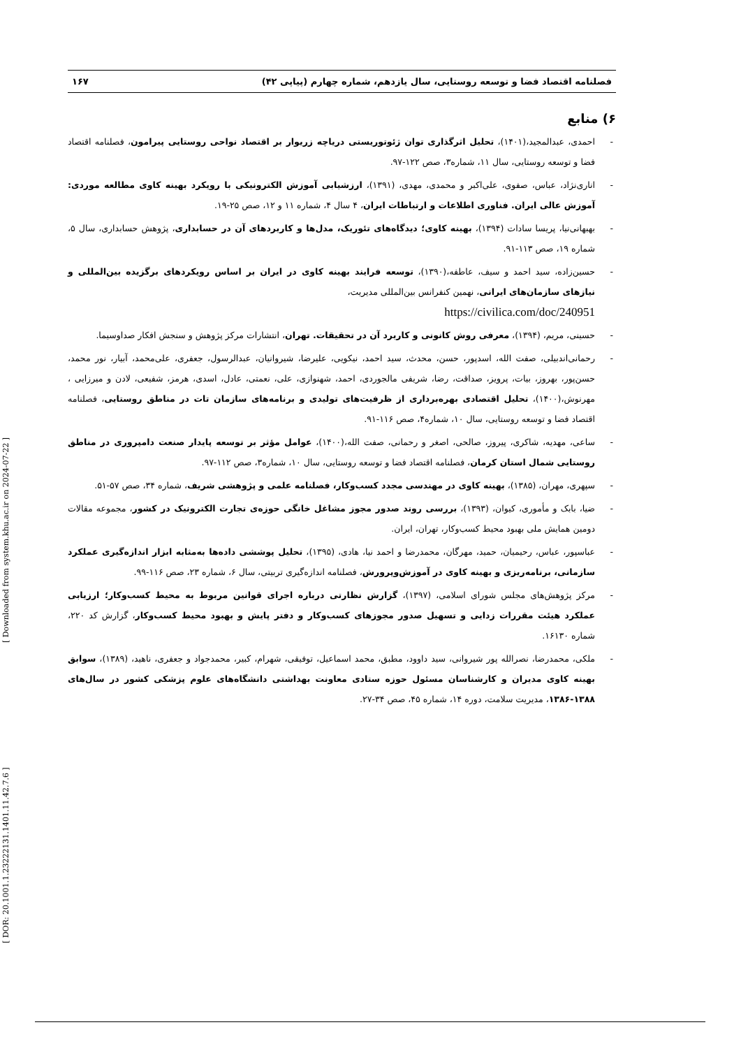[ Downloaded from system.khu.ac.ir on 2024-07-22 ]
[ DOR: 20.1001.1.23222131.1401.11.42.7.6 ]
فصلنامه اقتصاد فضا و توسعه روستایی، سال یازدهم، شماره چهارم (پیاپی ۴۲) ۱۶۷
۶) منابع
- احمدی، عبدالمجید،(۱۴۰۱)، تحلیل اثرگذاری توان ژئوتوریستی دریاچه زریوار بر اقتصاد نواحی روستایی پیرامون، فصلنامه اقتصاد فضا و توسعه روستایی، سال ۱۱، شماره۳، صص ۱۲۲-۹۷.
- اناری‌نژاد، عباس، صفوی، علی‌اکبر و محمدی، مهدی، (۱۳۹۱)، ارزشیابی آموزش الکترونیکی با رویکرد بهینه کاوی مطالعه موردی: آموزش عالی ایران. فناوری اطلاعات و ارتباطات ایران، ۴ سال ۴، شماره ۱۱ و ۱۲، صص ۲۵-۱۹.
- بهبهانی‌نیا، پریسا سادات (۱۳۹۴)، بهینه کاوی؛ دیدگاه‌های تئوریک، مدل‌ها و کاربردهای آن در حسابداری، پژوهش حسابداری، سال ۵، شماره ۱۹، صص ۱۱۳-۹۱.
- حسین‌زاده، سید احمد و سیف، عاطفه،(۱۳۹۰)، توسعه فرایند بهینه کاوی در ایران بر اساس رویکردهای برگزیده بین‌المللی و نیازهای سازمان‌های ایرانی، نهمین کنفرانس بین‌المللی مدیریت،
https://civilica.com/doc/240951
- حسینی، مریم، (۱۳۹۴)، معرفی روش کانونی و کاربرد آن در تحقیقات. تهران، انتشارات مرکز پژوهش و سنجش افکار صداوسیما.
- رحمانی‌اندبیلی، صفت الله، اسدپور، حسن، محدث، سید احمد، نیکویی، علیرضا، شیروانیان، عبدالرسول، جعفری، علی‌محمد، آبیار، نور محمد، حسن‌پور، بهروز، بیات، پرویز، صداقت، رضا، شریفی مالجوردی، احمد، شهنوازی، علی، نعمتی، عادل، اسدی، هرمز، شفیعی، لادن و میرزایی ، مهرنوش،(۱۴۰۰)، تحلیل اقتصادی بهره‌برداری از ظرفیت‌های تولیدی و برنامه‌های سازمان تات در مناطق روستایی، فصلنامه اقتصاد فضا و توسعه روستایی، سال ۱۰، شماره۴، صص ۱۱۶-۹۱.
- ساعی، مهدیه، شاکری، پیروز، صالحی، اصغر و رحمانی، صفت الله،(۱۴۰۰)، عوامل مؤثر بر توسعه پایدار صنعت دامپروری در مناطق روستایی شمال استان کرمان، فصلنامه اقتصاد فضا و توسعه روستایی، سال ۱۰، شماره۳، صص ۱۱۲-۹۷.
- سپهری، مهران، (۱۳۸۵)، بهینه کاوی در مهندسی مجدد کسب‌وکار، فصلنامه علمی و پژوهشی شریف، شماره ۳۴، صص ۵۷-۵۱.
- ضیا، بابک و مأموری، کیوان، (۱۳۹۳)، بررسی روند صدور مجوز مشاغل خانگی حوزه‌ی تجارت الکترونیک در کشور، مجموعه مقالات دومین همایش ملی بهبود محیط کسب‌وکار، تهران، ایران.
- عباسپور، عباس، رحیمیان، حمید، مهرگان، محمدرضا و احمد نیا، هادی، (۱۳۹۵)، تحلیل پوششی داده‌ها به‌مثابه ابزار اندازه‌گیری عملکرد سازمانی، برنامه‌ریزی و بهینه کاوی در آموزش‌وپرورش، فصلنامه اندازه‌گیری تربیتی، سال ۶، شماره ۲۳، صص ۱۱۶-۹۹.
- مرکز پژوهش‌های مجلس شورای اسلامی، (۱۳۹۷)، گزارش نظارتی درباره اجرای قوانین مربوط به محیط کسب‌وکار؛ ارزیابی عملکرد هیئت مقررات زدایی و تسهیل صدور مجوزهای کسب‌وکار و دفتر پایش و بهبود محیط کسب‌وکار، گزارش کد ۲۲۰، شماره ۱۶۱۳۰.
- ملکی، محمدرضا، نصرالله پور شیروانی، سید داوود، مطبق، محمد اسماعیل، توفیقی، شهرام، کبیر، محمدجواد و جعفری، ناهید، (۱۳۸۹)، سوابق بهینه کاوی مدیران و کارشناسان مسئول حوزه ستادی معاونت بهداشتی دانشگاه‌های علوم پزشکی کشور در سال‌های ۱۳۸۸-۱۳۸۶، مدیریت سلامت، دوره ۱۴، شماره ۴۵، صص ۳۴-۲۷.